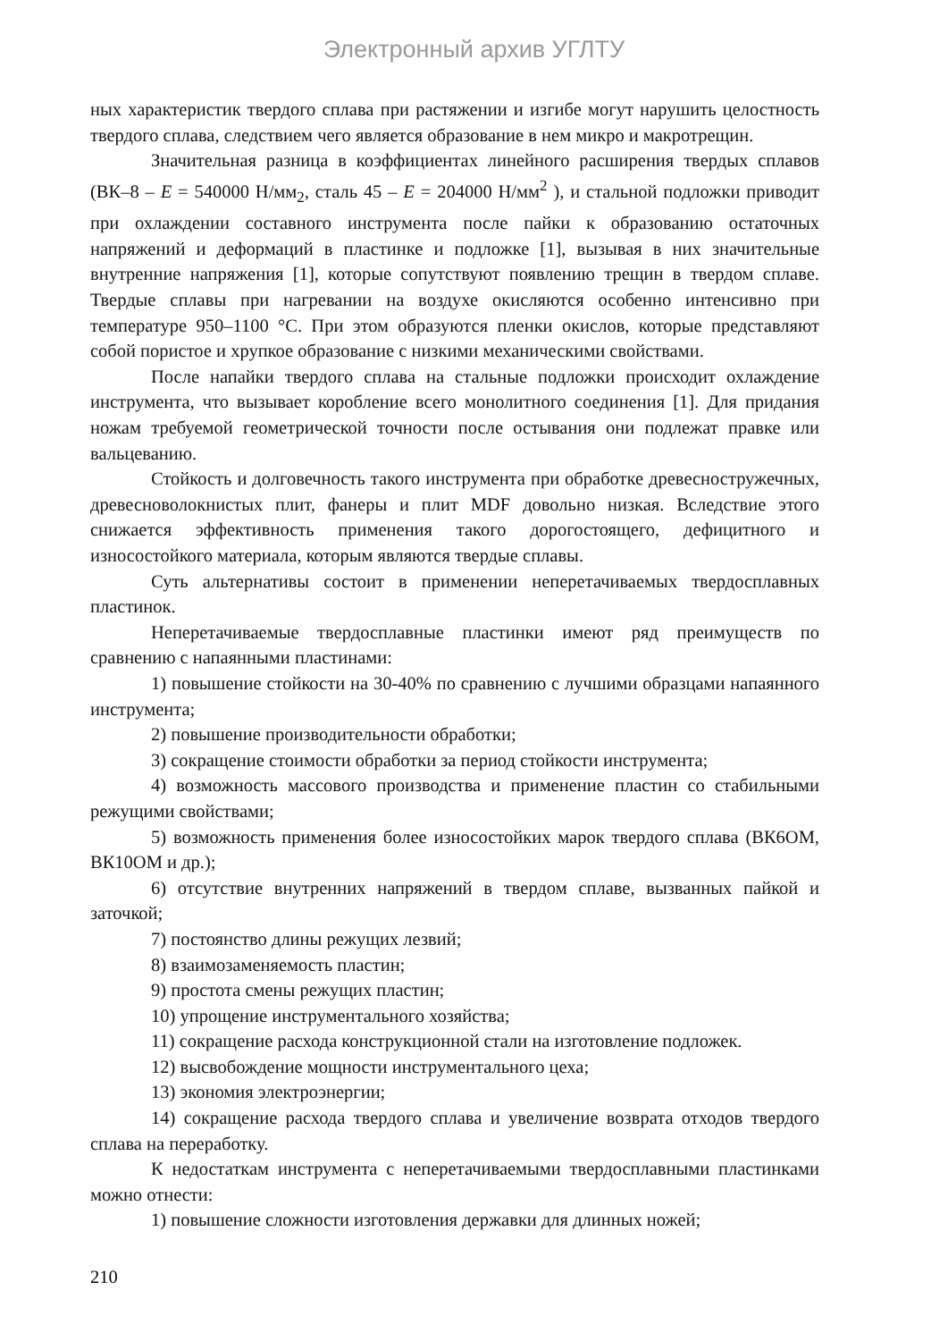Электронный архив УГЛТУ
ных характеристик твердого сплава при растяжении и изгибе могут нарушить целостность твердого сплава, следствием чего является образование в нем микро и макротрещин.
Значительная разница в коэффициентах линейного расширения твердых сплавов (ВК–8 – E = 540000 Н/мм<sub>2</sub>, сталь 45 – E = 204000 Н/мм<sup>2</sup> ), и стальной подложки приводит при охлаждении составного инструмента после пайки к образованию остаточных напряжений и деформаций в пластинке и подложке [1], вызывая в них значительные внутренние напряжения [1], которые сопутствуют появлению трещин в твердом сплаве. Твердые сплавы при нагревании на воздухе окисляются особенно интенсивно при температуре 950–1100 °С. При этом образуются пленки окислов, которые представляют собой пористое и хрупкое образование с низкими механическими свойствами.
После напайки твердого сплава на стальные подложки происходит охлаждение инструмента, что вызывает коробление всего монолитного соединения [1]. Для придания ножам требуемой геометрической точности после остывания они подлежат правке или вальцеванию.
Стойкость и долговечность такого инструмента при обработке древесностружечных, древесноволокнистых плит, фанеры и плит MDF довольно низкая. Вследствие этого снижается эффективность применения такого дорогостоящего, дефицитного и износостойкого материала, которым являются твердые сплавы.
Суть альтернативы состоит в применении неперетачиваемых твердосплавных пластинок.
Неперетачиваемые твердосплавные пластинки имеют ряд преимуществ по сравнению с напаянными пластинами:
1) повышение стойкости на 30-40% по сравнению с лучшими образцами напаянного инструмента;
2) повышение производительности обработки;
3) сокращение стоимости обработки за период стойкости инструмента;
4) возможность массового производства и применение пластин со стабильными режущими свойствами;
5) возможность применения более износостойких марок твердого сплава (ВК6ОМ, ВК10ОМ и др.);
6) отсутствие внутренних напряжений в твердом сплаве, вызванных пайкой и заточкой;
7) постоянство длины режущих лезвий;
8) взаимозаменяемость пластин;
9) простота смены режущих пластин;
10) упрощение инструментального хозяйства;
11) сокращение расхода конструкционной стали на изготовление подложек.
12) высвобождение мощности инструментального цеха;
13) экономия электроэнергии;
14) сокращение расхода твердого сплава и увеличение возврата отходов твердого сплава на переработку.
К недостаткам инструмента с неперетачиваемыми твердосплавными пластинками можно отнести:
1) повышение сложности изготовления державки для длинных ножей;
210